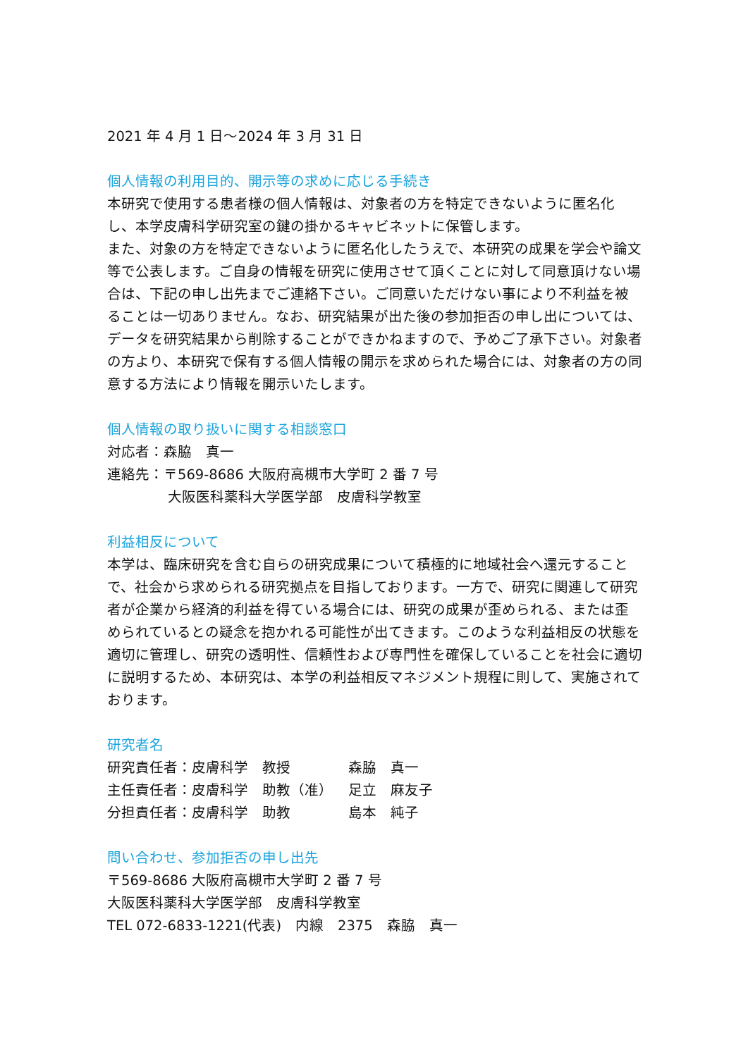2021 年 4 月 1 日～2024 年 3 月 31 日
個人情報の利用目的、開示等の求めに応じる手続き
本研究で使用する患者様の個人情報は、対象者の方を特定できないように匿名化し、本学皮膚科学研究室の鍵の掛かるキャビネットに保管します。
また、対象の方を特定できないように匿名化したうえで、本研究の成果を学会や論文等で公表します。ご自身の情報を研究に使用させて頂くことに対して同意頂けない場合は、下記の申し出先までご連絡下さい。ご同意いただけない事により不利益を被ることは一切ありません。なお、研究結果が出た後の参加拒否の申し出については、データを研究結果から削除することができかねますので、予めご了承下さい。対象者の方より、本研究で保有する個人情報の開示を求められた場合には、対象者の方の同意する方法により情報を開示いたします。
個人情報の取り扱いに関する相談窓口
対応者：森脇　真一
連絡先：〒569-8686 大阪府高槻市大学町 2 番 7 号
大阪医科薬科大学医学部　皮膚科学教室
利益相反について
本学は、臨床研究を含む自らの研究成果について積極的に地域社会へ還元することで、社会から求められる研究拠点を目指しております。一方で、研究に関連して研究者が企業から経済的利益を得ている場合には、研究の成果が歪められる、または歪められているとの疑念を抱かれる可能性が出てきます。このような利益相反の状態を適切に管理し、研究の透明性、信頼性および専門性を確保していることを社会に適切に説明するため、本研究は、本学の利益相反マネジメント規程に則して、実施されております。
研究者名
| 研究責任者：皮膚科学 教授 | 森脇 真一 |
| 主任責任者：皮膚科学 助教（准） | 足立 麻友子 |
| 分担責任者：皮膚科学 助教 | 島本 純子 |
問い合わせ、参加拒否の申し出先
〒569-8686 大阪府高槻市大学町 2 番 7 号
大阪医科薬科大学医学部　皮膚科学教室
TEL 072-6833-1221(代表)　内線　2375　森脇　真一